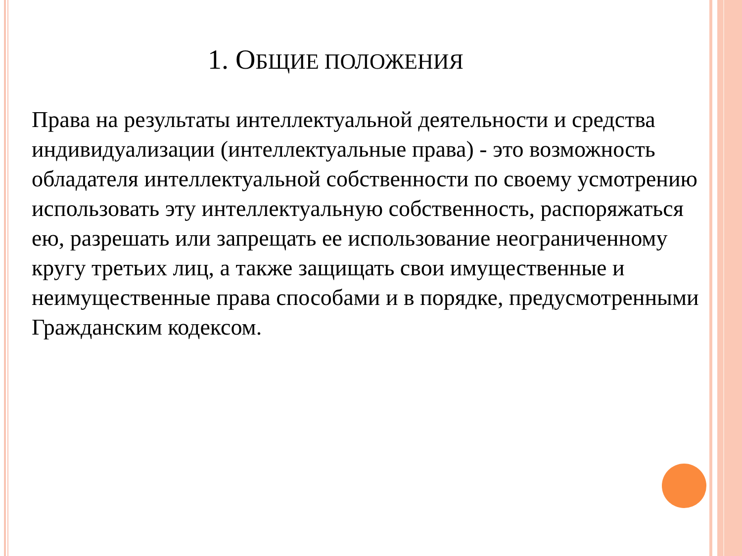1. ОБЩИЕ ПОЛОЖЕНИЯ
Права на результаты интеллектуальной деятельности и средства индивидуализации (интеллектуальные права) - это возможность обладателя интеллектуальной собственности по своему усмотрению использовать эту интеллектуальную собственность, распоряжаться ею, разрешать или запрещать ее использование неограниченному кругу третьих лиц, а также защищать свои имущественные и неимущественные права способами и в порядке, предусмотренными Гражданским кодексом.